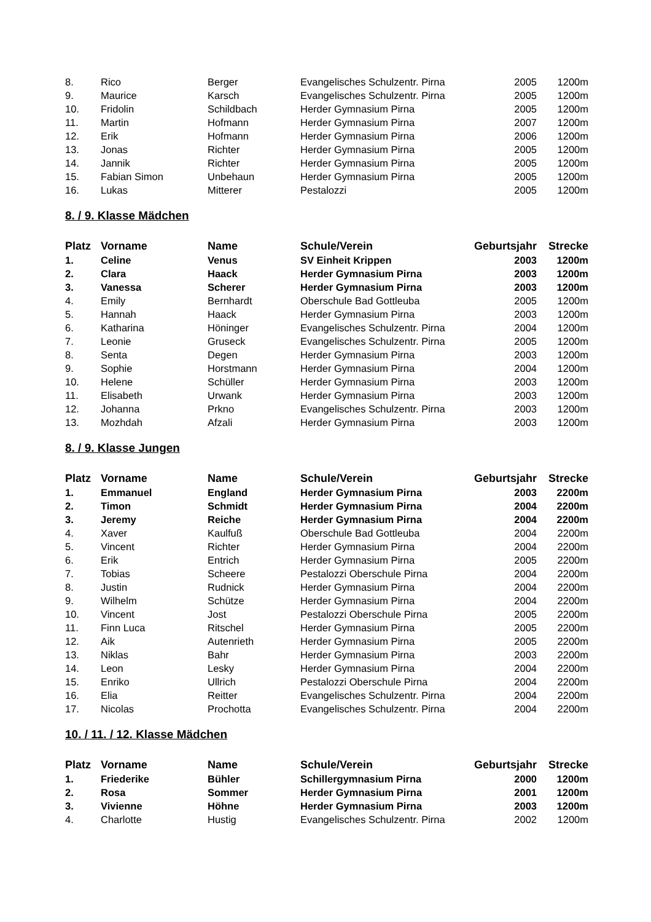| 8. | Rico | Berger | Evangelisches Schulzentr. Pirna | 2005 | 1200m |
| 9. | Maurice | Karsch | Evangelisches Schulzentr. Pirna | 2005 | 1200m |
| 10. | Fridolin | Schildbach | Herder Gymnasium Pirna | 2005 | 1200m |
| 11. | Martin | Hofmann | Herder Gymnasium Pirna | 2007 | 1200m |
| 12. | Erik | Hofmann | Herder Gymnasium Pirna | 2006 | 1200m |
| 13. | Jonas | Richter | Herder Gymnasium Pirna | 2005 | 1200m |
| 14. | Jannik | Richter | Herder Gymnasium Pirna | 2005 | 1200m |
| 15. | Fabian Simon | Unbehaun | Herder Gymnasium Pirna | 2005 | 1200m |
| 16. | Lukas | Mitterer | Pestalozzi | 2005 | 1200m |
8. / 9. Klasse Mädchen
| Platz | Vorname | Name | Schule/Verein | Geburtsjahr | Strecke |
| --- | --- | --- | --- | --- | --- |
| 1. | Celine | Venus | SV Einheit Krippen | 2003 | 1200m |
| 2. | Clara | Haack | Herder Gymnasium Pirna | 2003 | 1200m |
| 3. | Vanessa | Scherer | Herder Gymnasium Pirna | 2003 | 1200m |
| 4. | Emily | Bernhardt | Oberschule Bad Gottleuba | 2005 | 1200m |
| 5. | Hannah | Haack | Herder Gymnasium Pirna | 2003 | 1200m |
| 6. | Katharina | Höninger | Evangelisches Schulzentr. Pirna | 2004 | 1200m |
| 7. | Leonie | Gruseck | Evangelisches Schulzentr. Pirna | 2005 | 1200m |
| 8. | Senta | Degen | Herder Gymnasium Pirna | 2003 | 1200m |
| 9. | Sophie | Horstmann | Herder Gymnasium Pirna | 2004 | 1200m |
| 10. | Helene | Schüller | Herder Gymnasium Pirna | 2003 | 1200m |
| 11. | Elisabeth | Urwank | Herder Gymnasium Pirna | 2003 | 1200m |
| 12. | Johanna | Prkno | Evangelisches Schulzentr. Pirna | 2003 | 1200m |
| 13. | Mozhdah | Afzali | Herder Gymnasium Pirna | 2003 | 1200m |
8. / 9. Klasse Jungen
| Platz | Vorname | Name | Schule/Verein | Geburtsjahr | Strecke |
| --- | --- | --- | --- | --- | --- |
| 1. | Emmanuel | England | Herder Gymnasium Pirna | 2003 | 2200m |
| 2. | Timon | Schmidt | Herder Gymnasium Pirna | 2004 | 2200m |
| 3. | Jeremy | Reiche | Herder Gymnasium Pirna | 2004 | 2200m |
| 4. | Xaver | Kaulfuß | Oberschule Bad Gottleuba | 2004 | 2200m |
| 5. | Vincent | Richter | Herder Gymnasium Pirna | 2004 | 2200m |
| 6. | Erik | Entrich | Herder Gymnasium Pirna | 2005 | 2200m |
| 7. | Tobias | Scheere | Pestalozzi Oberschule Pirna | 2004 | 2200m |
| 8. | Justin | Rudnick | Herder Gymnasium Pirna | 2004 | 2200m |
| 9. | Wilhelm | Schütze | Herder Gymnasium Pirna | 2004 | 2200m |
| 10. | Vincent | Jost | Pestalozzi Oberschule Pirna | 2005 | 2200m |
| 11. | Finn Luca | Ritschel | Herder Gymnasium Pirna | 2005 | 2200m |
| 12. | Aik | Autenrieth | Herder Gymnasium Pirna | 2005 | 2200m |
| 13. | Niklas | Bahr | Herder Gymnasium Pirna | 2003 | 2200m |
| 14. | Leon | Lesky | Herder Gymnasium Pirna | 2004 | 2200m |
| 15. | Enriko | Ullrich | Pestalozzi Oberschule Pirna | 2004 | 2200m |
| 16. | Elia | Reitter | Evangelisches Schulzentr. Pirna | 2004 | 2200m |
| 17. | Nicolas | Prochotta | Evangelisches Schulzentr. Pirna | 2004 | 2200m |
10. / 11. / 12. Klasse Mädchen
| Platz | Vorname | Name | Schule/Verein | Geburtsjahr | Strecke |
| --- | --- | --- | --- | --- | --- |
| 1. | Friederike | Bühler | Schillergymnasium Pirna | 2000 | 1200m |
| 2. | Rosa | Sommer | Herder Gymnasium Pirna | 2001 | 1200m |
| 3. | Vivienne | Höhne | Herder Gymnasium Pirna | 2003 | 1200m |
| 4. | Charlotte | Hustig | Evangelisches Schulzentr. Pirna | 2002 | 1200m |